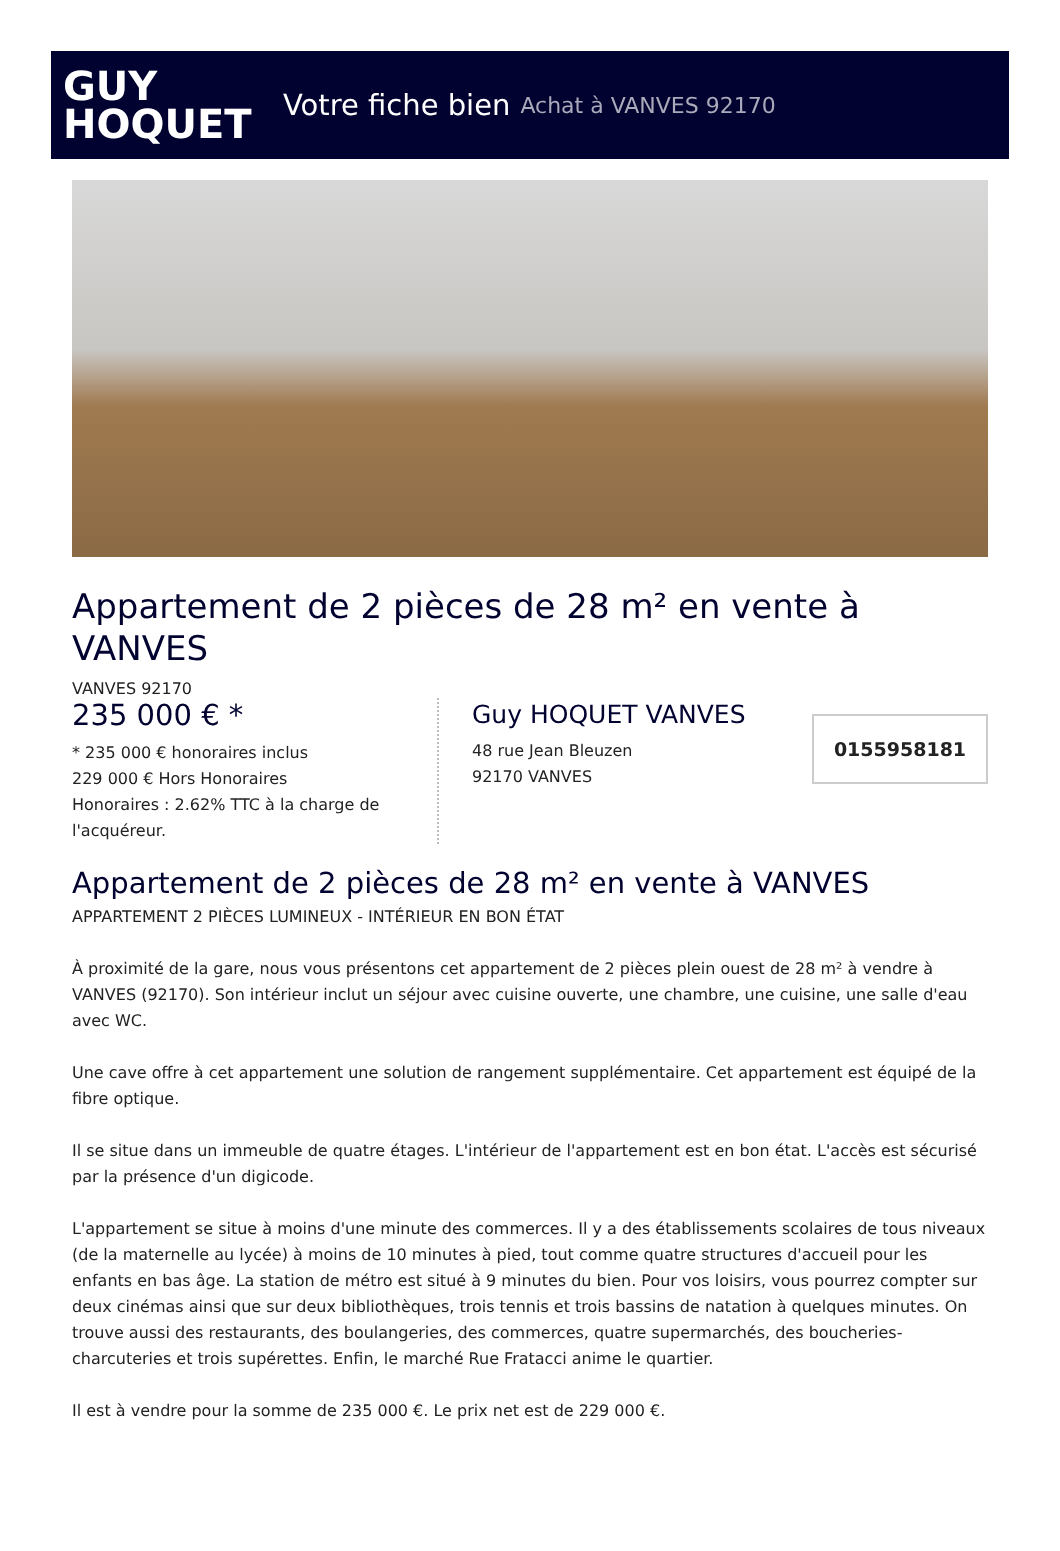GUY
HOQUET
Votre fiche bien Achat à VANVES 92170
Appartement de 2 pièces de 28 m² en vente à VANVES
VANVES 92170
235 000 € *
* 235 000 € honoraires inclus
229 000 € Hors Honoraires
Honoraires : 2.62% TTC à la charge de l'acquéreur.
Guy HOQUET VANVES
48 rue Jean Bleuzen
92170 VANVES
0155958181
Appartement de 2 pièces de 28 m² en vente à VANVES
APPARTEMENT 2 PIÈCES LUMINEUX - INTÉRIEUR EN BON ÉTAT
À proximité de la gare, nous vous présentons cet appartement de 2 pièces plein ouest de 28 m² à vendre à VANVES (92170). Son intérieur inclut un séjour avec cuisine ouverte, une chambre, une cuisine, une salle d'eau avec WC.
Une cave offre à cet appartement une solution de rangement supplémentaire. Cet appartement est équipé de la fibre optique.
Il se situe dans un immeuble de quatre étages. L'intérieur de l'appartement est en bon état. L'accès est sécurisé par la présence d'un digicode.
L'appartement se situe à moins d'une minute des commerces. Il y a des établissements scolaires de tous niveaux (de la maternelle au lycée) à moins de 10 minutes à pied, tout comme quatre structures d'accueil pour les enfants en bas âge. La station de métro est situé à 9 minutes du bien. Pour vos loisirs, vous pourrez compter sur deux cinémas ainsi que sur deux bibliothèques, trois tennis et trois bassins de natation à quelques minutes. On trouve aussi des restaurants, des boulangeries, des commerces, quatre supermarchés, des boucheries-charcuteries et trois supérettes. Enfin, le marché Rue Fratacci anime le quartier.
Il est à vendre pour la somme de 235 000 €. Le prix net est de 229 000 €.